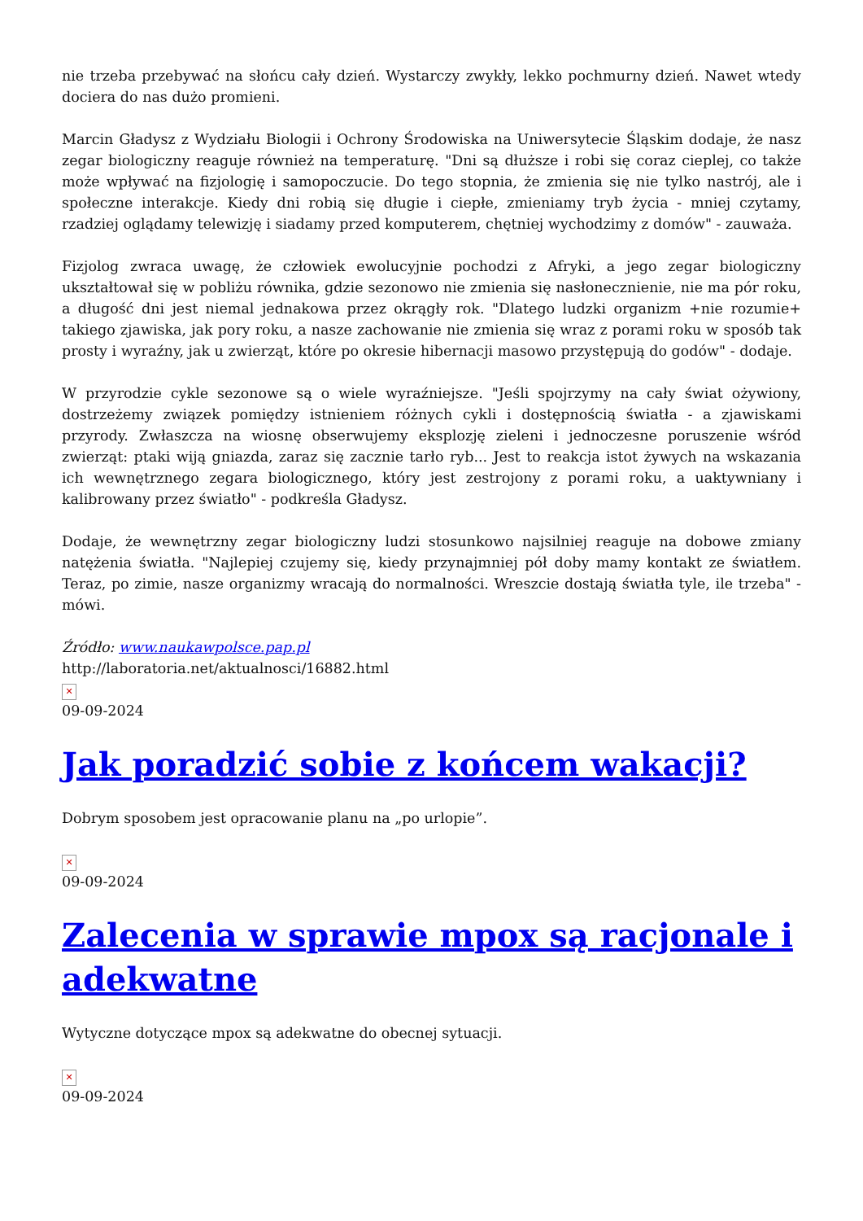nie trzeba przebywać na słońcu cały dzień. Wystarczy zwykły, lekko pochmurny dzień. Nawet wtedy dociera do nas dużo promieni.
Marcin Gładysz z Wydziału Biologii i Ochrony Środowiska na Uniwersytecie Śląskim dodaje, że nasz zegar biologiczny reaguje również na temperaturę. "Dni są dłuższe i robi się coraz cieplej, co także może wpływać na fizjologię i samopoczucie. Do tego stopnia, że zmienia się nie tylko nastrój, ale i społeczne interakcje. Kiedy dni robią się długie i ciepłe, zmieniamy tryb życia - mniej czytamy, rzadziej oglądamy telewizję i siadamy przed komputerem, chętniej wychodzimy z domów" - zauważa.
Fizjolog zwraca uwagę, że człowiek ewolucyjnie pochodzi z Afryki, a jego zegar biologiczny ukształtował się w pobliżu równika, gdzie sezonowo nie zmienia się nasłonecznienie, nie ma pór roku, a długość dni jest niemal jednakowa przez okrągły rok. "Dlatego ludzki organizm +nie rozumie+ takiego zjawiska, jak pory roku, a nasze zachowanie nie zmienia się wraz z porami roku w sposób tak prosty i wyraźny, jak u zwierząt, które po okresie hibernacji masowo przystępują do godów" - dodaje.
W przyrodzie cykle sezonowe są o wiele wyraźniejsze. "Jeśli spojrzymy na cały świat ożywiony, dostrzeżemy związek pomiędzy istnieniem różnych cykli i dostępnością światła - a zjawiskami przyrody. Zwłaszcza na wiosnę obserwujemy eksplozję zieleni i jednoczesne poruszenie wśród zwierząt: ptaki wiją gniazda, zaraz się zacznie tarło ryb... Jest to reakcja istot żywych na wskazania ich wewnętrznego zegara biologicznego, który jest zestrojony z porami roku, a uaktywniany i kalibrowany przez światło" - podkreśla Gładysz.
Dodaje, że wewnętrzny zegar biologiczny ludzi stosunkowo najsilniej reaguje na dobowe zmiany natężenia światła. "Najlepiej czujemy się, kiedy przynajmniej pół doby mamy kontakt ze światłem. Teraz, po zimie, nasze organizmy wracają do normalności. Wreszcie dostają światła tyle, ile trzeba" - mówi.
Źródło: www.naukawpolsce.pap.pl
http://laboratoria.net/aktualnosci/16882.html
✕
09-09-2024
Jak poradzić sobie z końcem wakacji?
Dobrym sposobem jest opracowanie planu na „po urlopie”.
✕
09-09-2024
Zalecenia w sprawie mpox są racjonale i adekwatne
Wytyczne dotyczące mpox są adekwatne do obecnej sytuacji.
✕
09-09-2024